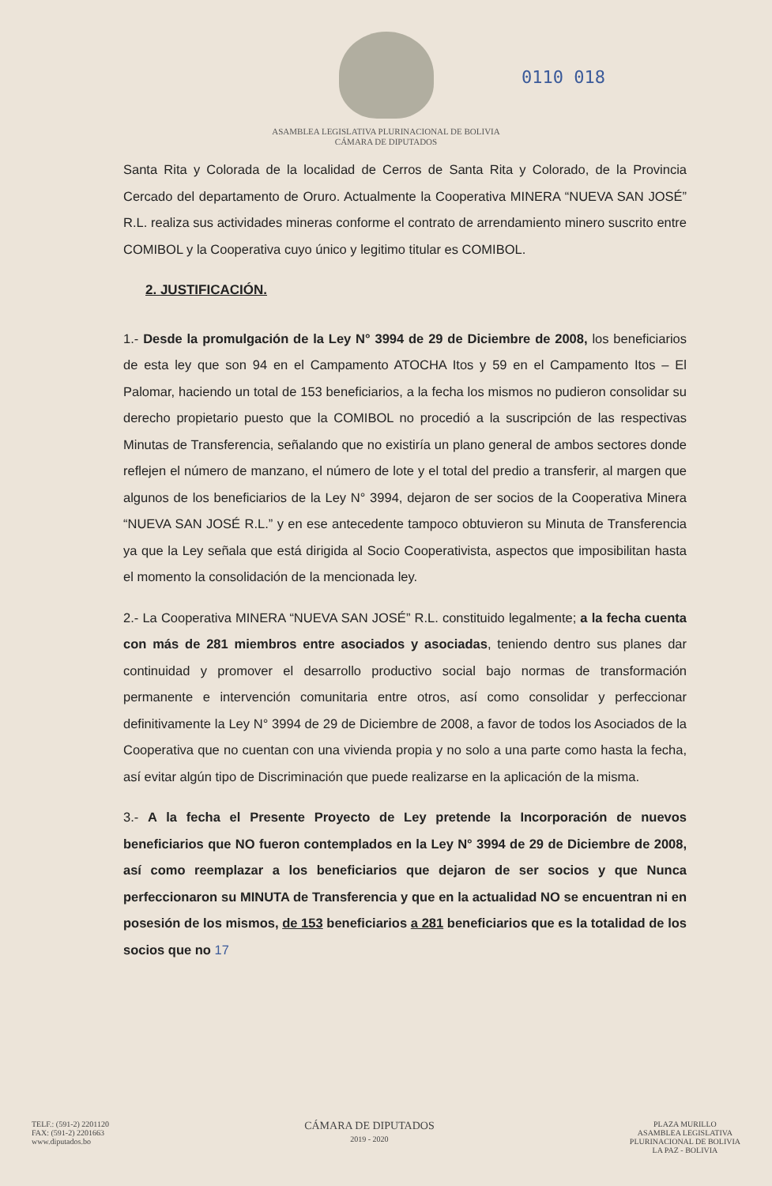ASAMBLEA LEGISLATIVA PLURINACIONAL DE BOLIVIA
CÁMARA DE DIPUTADOS
0110 018
Santa Rita y Colorada de la localidad de Cerros de Santa Rita y Colorado, de la Provincia Cercado del departamento de Oruro. Actualmente la Cooperativa MINERA “NUEVA SAN JOSÉ” R.L. realiza sus actividades mineras conforme el contrato de arrendamiento minero suscrito entre COMIBOL y la Cooperativa cuyo único y legitimo titular es COMIBOL.
2. JUSTIFICACIÓN.
1.- Desde la promulgación de la Ley N° 3994 de 29 de Diciembre de 2008, los beneficiarios de esta ley que son 94 en el Campamento ATOCHA Itos y 59 en el Campamento Itos – El Palomar, haciendo un total de 153 beneficiarios, a la fecha los mismos no pudieron consolidar su derecho propietario puesto que la COMIBOL no procedió a la suscripción de las respectivas Minutas de Transferencia, señalando que no existiría un plano general de ambos sectores donde reflejen el número de manzano, el número de lote y el total del predio a transferir, al margen que algunos de los beneficiarios de la Ley N° 3994, dejaron de ser socios de la Cooperativa Minera “NUEVA SAN JOSÉ R.L.” y en ese antecedente tampoco obtuvieron su Minuta de Transferencia ya que la Ley señala que está dirigida al Socio Cooperativista, aspectos que imposibilitan hasta el momento la consolidación de la mencionada ley.
2.- La Cooperativa MINERA “NUEVA SAN JOSÉ” R.L. constituido legalmente; a la fecha cuenta con más de 281 miembros entre asociados y asociadas, teniendo dentro sus planes dar continuidad y promover el desarrollo productivo social bajo normas de transformación permanente e intervención comunitaria entre otros, así como consolidar y perfeccionar definitivamente la Ley N° 3994 de 29 de Diciembre de 2008, a favor de todos los Asociados de la Cooperativa que no cuentan con una vivienda propia y no solo a una parte como hasta la fecha, así evitar algún tipo de Discriminación que puede realizarse en la aplicación de la misma.
3.- A la fecha el Presente Proyecto de Ley pretende la Incorporación de nuevos beneficiarios que NO fueron contemplados en la Ley N° 3994 de 29 de Diciembre de 2008, así como reemplazar a los beneficiarios que dejaron de ser socios y que Nunca perfeccionaron su MINUTA de Transferencia y que en la actualidad NO se encuentran ni en posesión de los mismos, de 153 beneficiarios a 281 beneficiarios que es la totalidad de los socios que no 17
TELF.: (591-2) 2201120
FAX: (591-2) 2201663
www.diputados.bo
CÁMARA DE DIPUTADOS
2019 - 2020
PLAZA MURILLO
ASAMBLEA LEGISLATIVA
PLURINACIONAL DE BOLIVIA
LA PAZ - BOLIVIA